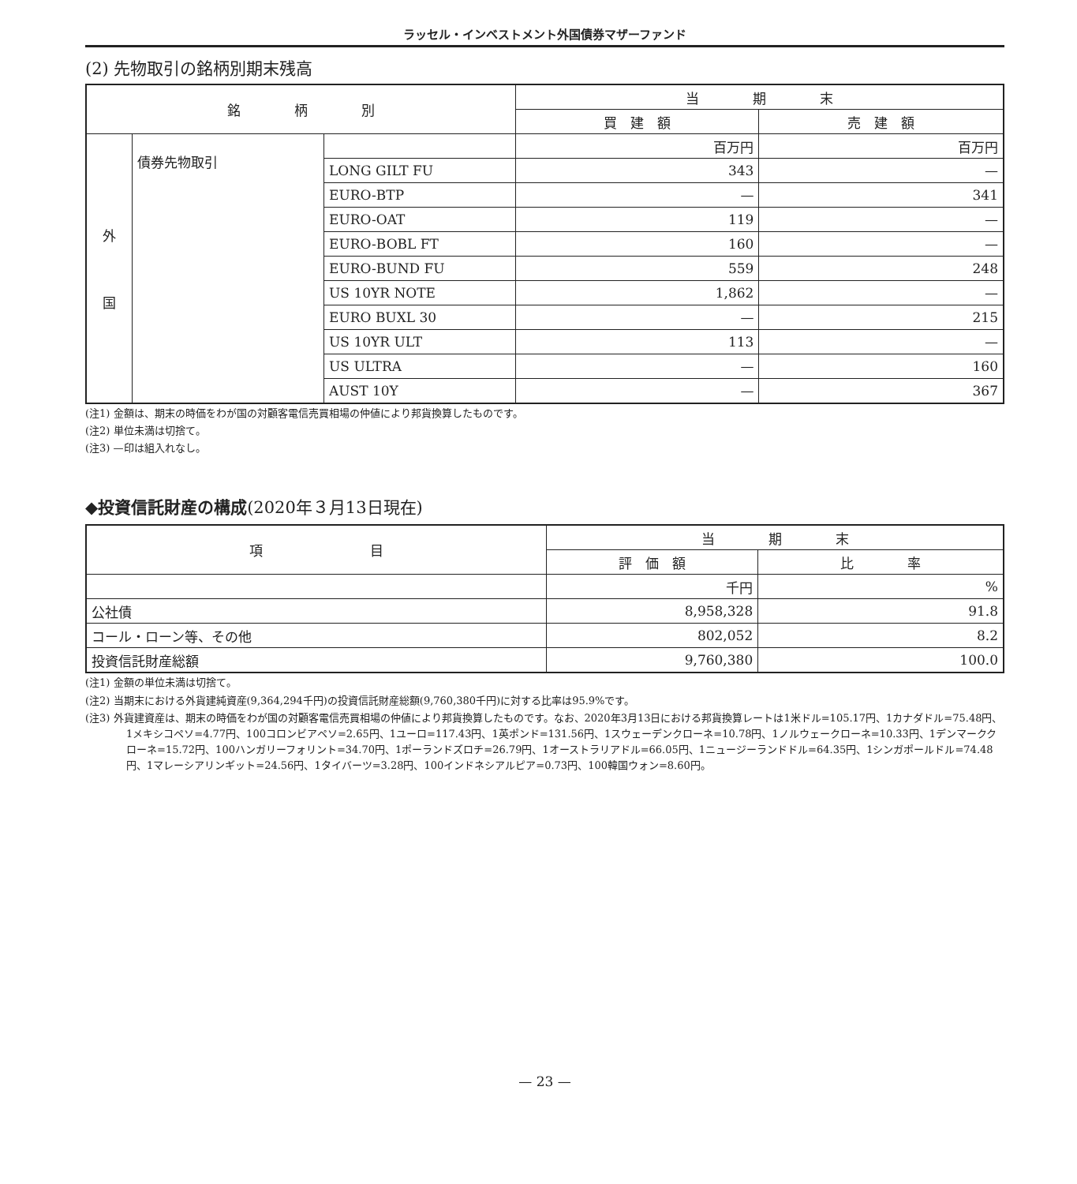ラッセル・インベストメント外国債券マザーファンド
(2) 先物取引の銘柄別期末残高
| 銘 柄 別 | | | 当 期 末 | |
| --- | --- | --- | --- | --- |
| | | | 買 建 額 | 売 建 額 |
| 外 国 | 債券先物取引 | | 百万円 | 百万円 |
| | | LONG GILT FU | 343 | — |
| | | EURO-BTP | — | 341 |
| | | EURO-OAT | 119 | — |
| | | EURO-BOBL FT | 160 | — |
| | | EURO-BUND FU | 559 | 248 |
| | | US 10YR NOTE | 1,862 | — |
| | | EURO BUXL 30 | — | 215 |
| | | US 10YR ULT | 113 | — |
| | | US ULTRA | — | 160 |
| | | AUST 10Y | — | 367 |
(注1) 金額は、期末の時価をわが国の対顧客電信売買相場の仲値により邦貨換算したものです。
(注2) 単位未満は切捨て。
(注3) —印は組入れなし。
◆投資信託財産の構成(2020年３月13日現在)
| 項 目 | 当 期 末 | |
| --- | --- | --- |
| | 評 価 額 | 比 率 |
| | 千円 | % |
| 公社債 | 8,958,328 | 91.8 |
| コール・ローン等、その他 | 802,052 | 8.2 |
| 投資信託財産総額 | 9,760,380 | 100.0 |
(注1) 金額の単位未満は切捨て。
(注2) 当期末における外貨建純資産(9,364,294千円)の投資信託財産総額(9,760,380千円)に対する比率は95.9%です。
(注3) 外貨建資産は、期末の時価をわが国の対顧客電信売買相場の仲値により邦貨換算したものです。なお、2020年3月13日における邦貨換算レートは1米ドル=105.17円、1カナダドル=75.48円、1メキシコペソ=4.77円、100コロンビアペソ=2.65円、1ユーロ=117.43円、1英ポンド=131.56円、1スウェーデンクローネ=10.78円、1ノルウェークローネ=10.33円、1デンマーククローネ=15.72円、100ハンガリーフォリント=34.70円、1ポーランドズロチ=26.79円、1オーストラリアドル=66.05円、1ニュージーランドドル=64.35円、1シンガポールドル=74.48円、1マレーシアリンギット=24.56円、1タイバーツ=3.28円、100インドネシアルピア=0.73円、100韓国ウォン=8.60円。
— 23 —